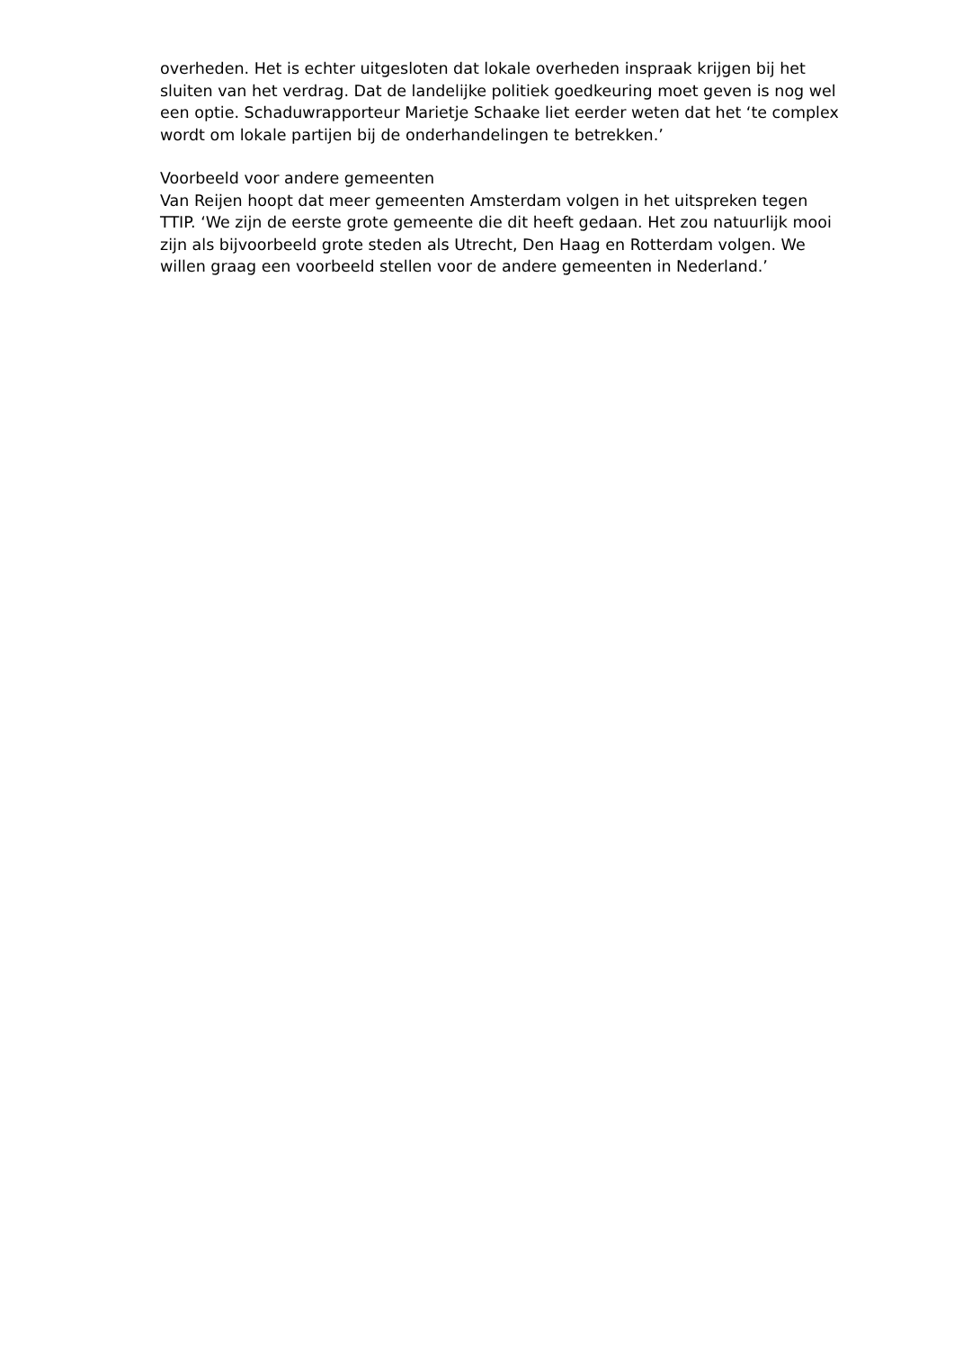overheden. Het is echter uitgesloten dat lokale overheden inspraak krijgen bij het sluiten van het verdrag. Dat de landelijke politiek goedkeuring moet geven is nog wel een optie. Schaduwrapporteur Marietje Schaake liet eerder weten dat het ‘te complex wordt om lokale partijen bij de onderhandelingen te betrekken.’
Voorbeeld voor andere gemeenten
Van Reijen hoopt dat meer gemeenten Amsterdam volgen in het uitspreken tegen TTIP. ‘We zijn de eerste grote gemeente die dit heeft gedaan. Het zou natuurlijk mooi zijn als bijvoorbeeld grote steden als Utrecht, Den Haag en Rotterdam volgen. We willen graag een voorbeeld stellen voor de andere gemeenten in Nederland.’